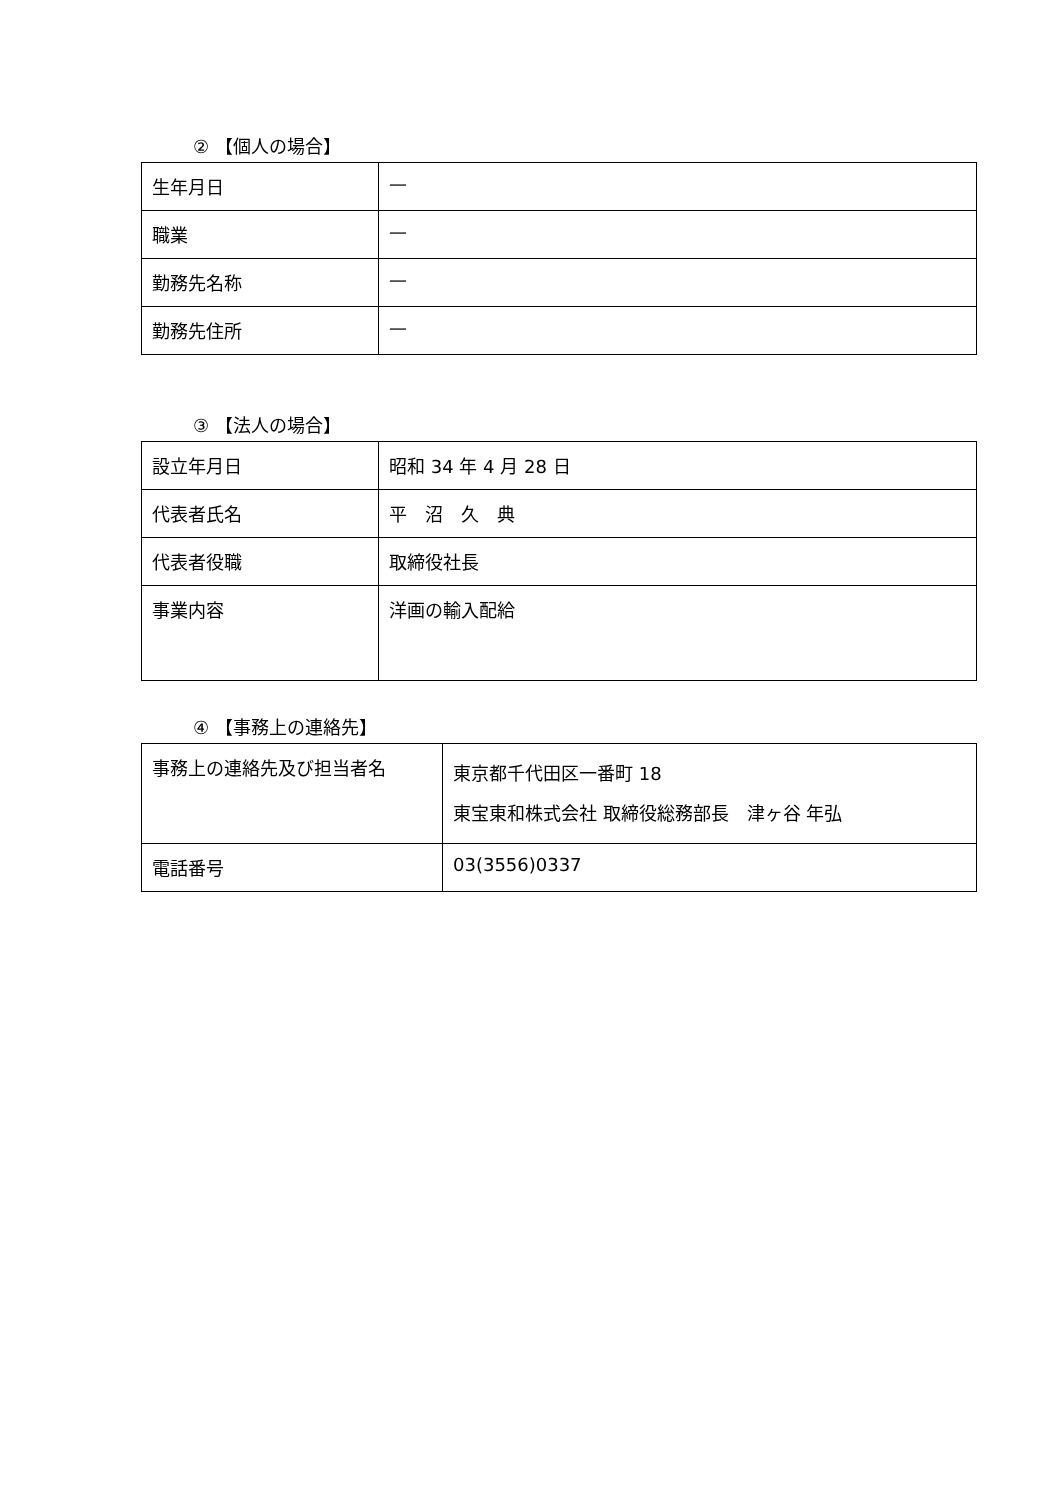② 【個人の場合】
| 生年月日 | — |
| 職業 | — |
| 勤務先名称 | — |
| 勤務先住所 | — |
③ 【法人の場合】
| 設立年月日 | 昭和 34 年 4 月 28 日 |
| 代表者氏名 | 平 沼 久 典 |
| 代表者役職 | 取締役社長 |
| 事業内容 | 洋画の輸入配給 |
④ 【事務上の連絡先】
| 事務上の連絡先及び担当者名 | 東京都千代田区一番町 18 東宝東和株式会社 取締役総務部長 津ヶ谷 年弘 |
| 電話番号 | 03(3556)0337 |